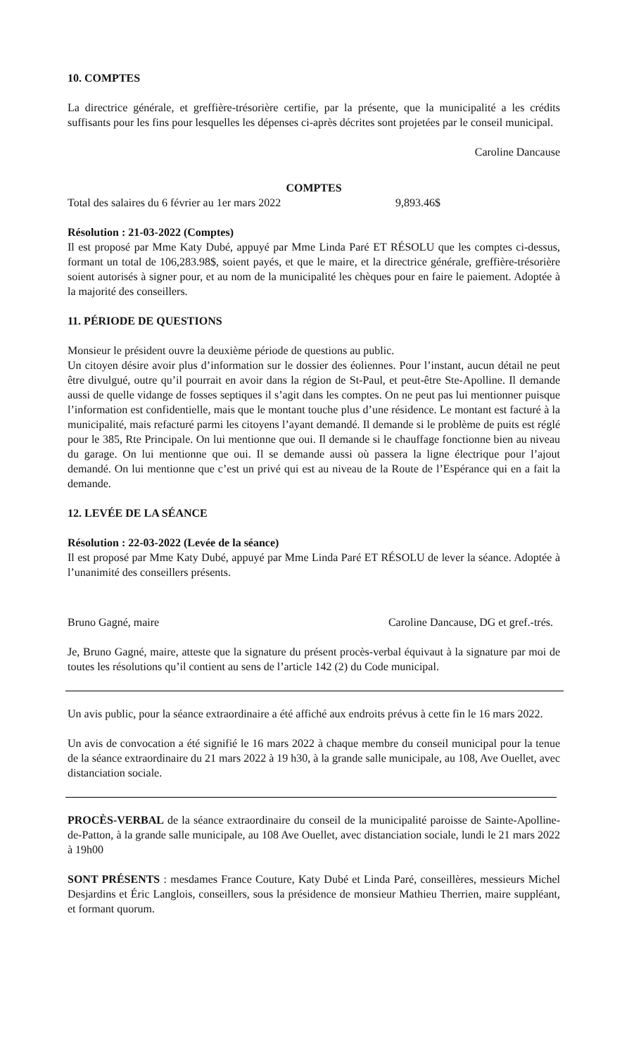10. COMPTES
La directrice générale, et greffière-trésorière certifie, par la présente, que la municipalité a les crédits suffisants pour les fins pour lesquelles les dépenses ci-après décrites sont projetées par le conseil municipal.
Caroline Dancause
COMPTES
Total des salaires du 6 février au 1er mars 2022 9,893.46$
Résolution : 21-03-2022 (Comptes)
Il est proposé par Mme Katy Dubé, appuyé par Mme Linda Paré ET RÉSOLU que les comptes ci-dessus, formant un total de 106,283.98$, soient payés, et que le maire, et la directrice générale, greffière-trésorière soient autorisés à signer pour, et au nom de la municipalité les chèques pour en faire le paiement. Adoptée à la majorité des conseillers.
11. PÉRIODE DE QUESTIONS
Monsieur le président ouvre la deuxième période de questions au public.
Un citoyen désire avoir plus d’information sur le dossier des éoliennes. Pour l’instant, aucun détail ne peut être divulgué, outre qu’il pourrait en avoir dans la région de St-Paul, et peut-être Ste-Apolline. Il demande aussi de quelle vidange de fosses septiques il s’agit dans les comptes. On ne peut pas lui mentionner puisque l’information est confidentielle, mais que le montant touche plus d’une résidence. Le montant est facturé à la municipalité, mais refacturé parmi les citoyens l’ayant demandé. Il demande si le problème de puits est réglé pour le 385, Rte Principale. On lui mentionne que oui. Il demande si le chauffage fonctionne bien au niveau du garage. On lui mentionne que oui. Il se demande aussi où passera la ligne électrique pour l’ajout demandé. On lui mentionne que c’est un privé qui est au niveau de la Route de l’Espérance qui en a fait la demande.
12. LEVÉE DE LA SÉANCE
Résolution : 22-03-2022 (Levée de la séance)
Il est proposé par Mme Katy Dubé, appuyé par Mme Linda Paré ET RÉSOLU de lever la séance. Adoptée à l’unanimité des conseillers présents.
Bruno Gagné, maire Caroline Dancause, DG et gref.-trés.
Je, Bruno Gagné, maire, atteste que la signature du présent procès-verbal équivaut à la signature par moi de toutes les résolutions qu’il contient au sens de l’article 142 (2) du Code municipal.
Un avis public, pour la séance extraordinaire a été affiché aux endroits prévus à cette fin le 16 mars 2022.
Un avis de convocation a été signifié le 16 mars 2022 à chaque membre du conseil municipal pour la tenue de la séance extraordinaire du 21 mars 2022 à 19 h30, à la grande salle municipale, au 108, Ave Ouellet, avec distanciation sociale.
PROCÈS-VERBAL de la séance extraordinaire du conseil de la municipalité paroisse de Sainte-Apolline-de-Patton, à la grande salle municipale, au 108 Ave Ouellet, avec distanciation sociale, lundi le 21 mars 2022 à 19h00
SONT PRÉSENTS : mesdames France Couture, Katy Dubé et Linda Paré, conseillères, messieurs Michel Desjardins et Éric Langlois, conseillers, sous la présidence de monsieur Mathieu Therrien, maire suppléant, et formant quorum.